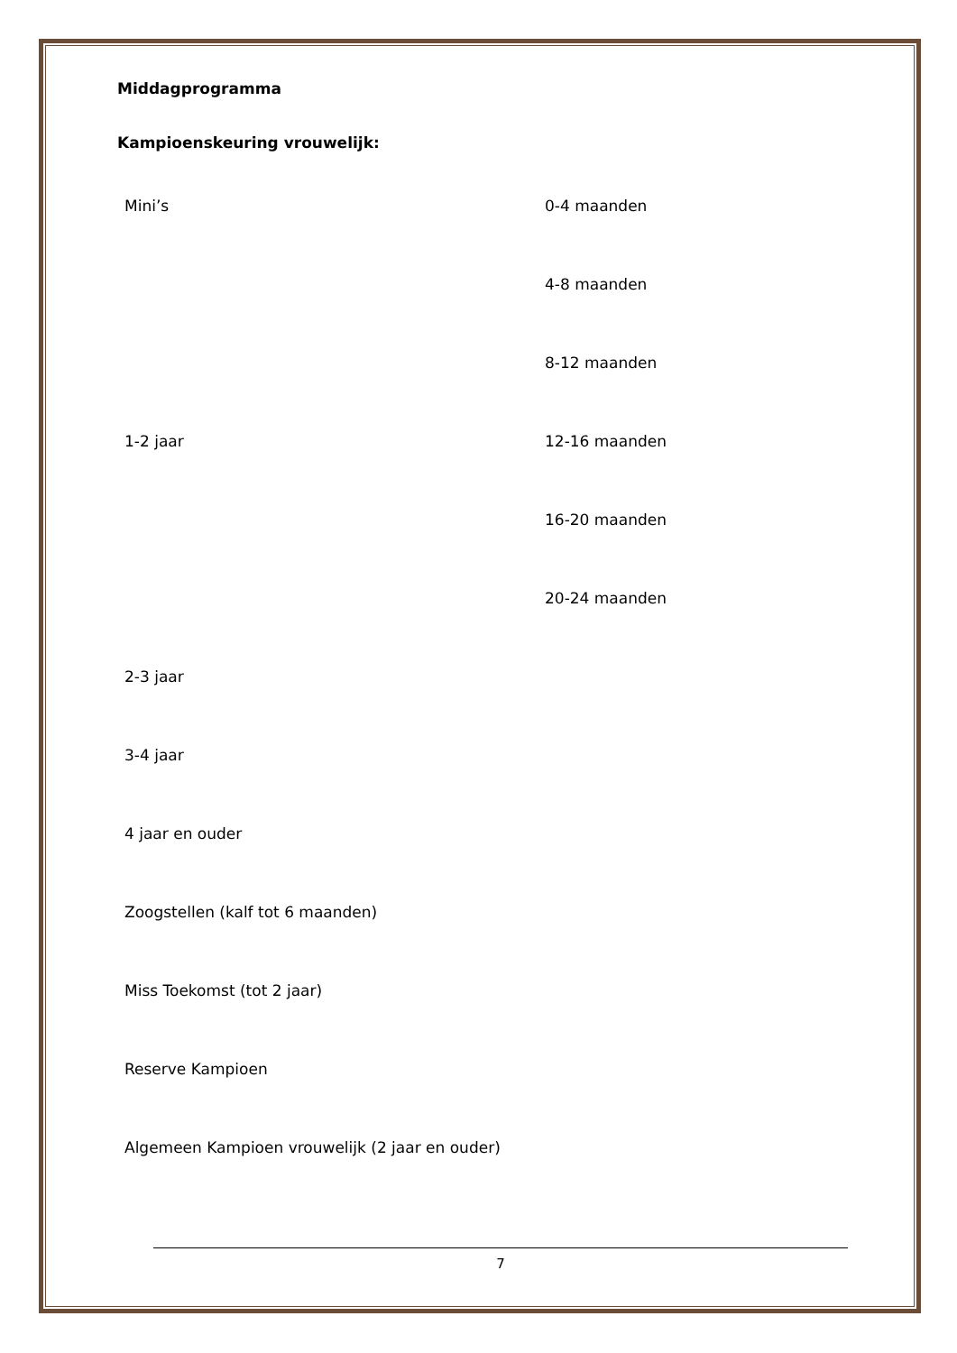Middagprogramma
Kampioenskeuring vrouwelijk:
| Mini’s | 0-4 maanden |
| | 4-8 maanden |
| | 8-12 maanden |
| 1-2 jaar | 12-16 maanden |
| | 16-20 maanden |
| | 20-24 maanden |
| 2-3 jaar | |
| 3-4 jaar | |
| 4 jaar en ouder | |
| Zoogstellen (kalf tot 6 maanden) | |
| Miss Toekomst (tot 2 jaar) | |
| Reserve Kampioen | |
| Algemeen Kampioen vrouwelijk (2 jaar en ouder) | |
7